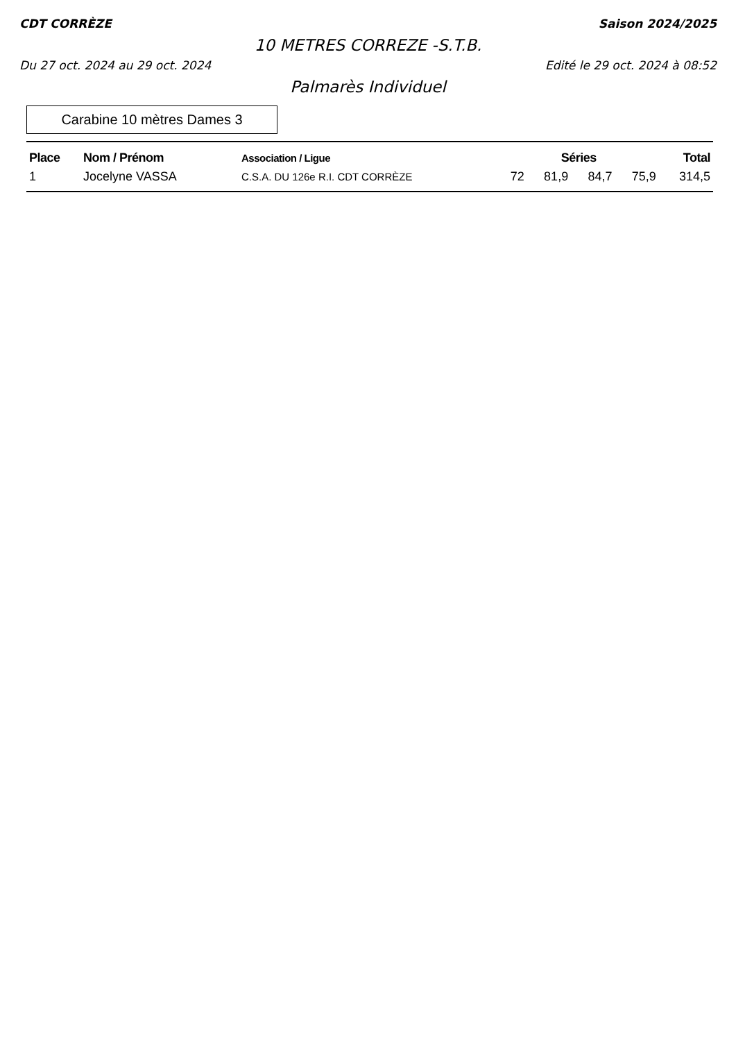CDT CORRÈZE Saison 2024/2025
10 METRES CORREZE -S.T.B.
Du 27 oct. 2024 au 29 oct. 2024 Edité le 29 oct. 2024 à 08:52
Palmarès Individuel
Carabine 10 mètres Dames 3
| Place | Nom / Prénom | Association / Ligue | Séries | | | | Total |
| --- | --- | --- | --- | --- | --- | --- | --- |
| 1 | Jocelyne VASSA | C.S.A. DU 126e R.I. CDT CORRÈZE | 72 | 81,9 | 84,7 | 75,9 | 314,5 |